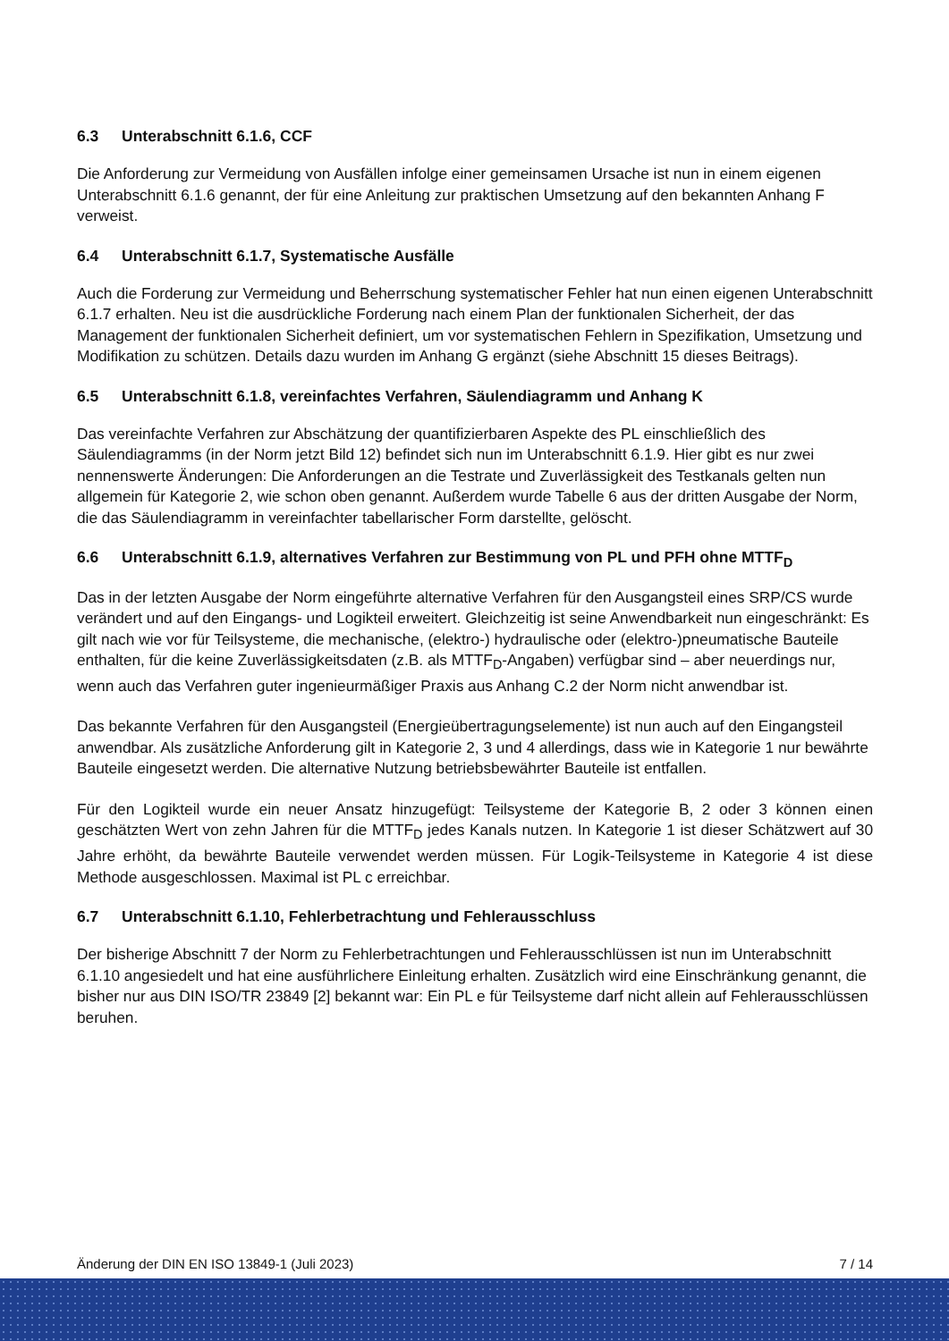6.3 Unterabschnitt 6.1.6, CCF
Die Anforderung zur Vermeidung von Ausfällen infolge einer gemeinsamen Ursache ist nun in einem eigenen Unterabschnitt 6.1.6 genannt, der für eine Anleitung zur praktischen Umsetzung auf den bekannten Anhang F verweist.
6.4 Unterabschnitt 6.1.7, Systematische Ausfälle
Auch die Forderung zur Vermeidung und Beherrschung systematischer Fehler hat nun einen eigenen Unterabschnitt 6.1.7 erhalten. Neu ist die ausdrückliche Forderung nach einem Plan der funktionalen Sicherheit, der das Management der funktionalen Sicherheit definiert, um vor systematischen Fehlern in Spezifikation, Umsetzung und Modifikation zu schützen. Details dazu wurden im Anhang G ergänzt (siehe Abschnitt 15 dieses Beitrags).
6.5 Unterabschnitt 6.1.8, vereinfachtes Verfahren, Säulendiagramm und Anhang K
Das vereinfachte Verfahren zur Abschätzung der quantifizierbaren Aspekte des PL einschließlich des Säulendiagramms (in der Norm jetzt Bild 12) befindet sich nun im Unterabschnitt 6.1.9. Hier gibt es nur zwei nennenswerte Änderungen: Die Anforderungen an die Testrate und Zuverlässigkeit des Testkanals gelten nun allgemein für Kategorie 2, wie schon oben genannt. Außerdem wurde Tabelle 6 aus der dritten Ausgabe der Norm, die das Säulendiagramm in vereinfachter tabellarischer Form darstellte, gelöscht.
6.6 Unterabschnitt 6.1.9, alternatives Verfahren zur Bestimmung von PL und PFH ohne MTTF<sub>D</sub>
Das in der letzten Ausgabe der Norm eingeführte alternative Verfahren für den Ausgangsteil eines SRP/CS wurde verändert und auf den Eingangs- und Logikteil erweitert. Gleichzeitig ist seine Anwendbarkeit nun eingeschränkt: Es gilt nach wie vor für Teilsysteme, die mechanische, (elektro-) hydraulische oder (elektro-)pneumatische Bauteile enthalten, für die keine Zuverlässigkeitsdaten (z.B. als MTTF<sub>D</sub>-Angaben) verfügbar sind – aber neuerdings nur, wenn auch das Verfahren guter ingenieurmäßiger Praxis aus Anhang C.2 der Norm nicht anwendbar ist.
Das bekannte Verfahren für den Ausgangsteil (Energieübertragungselemente) ist nun auch auf den Eingangsteil anwendbar. Als zusätzliche Anforderung gilt in Kategorie 2, 3 und 4 allerdings, dass wie in Kategorie 1 nur bewährte Bauteile eingesetzt werden. Die alternative Nutzung betriebsbewährter Bauteile ist entfallen.
Für den Logikteil wurde ein neuer Ansatz hinzugefügt: Teilsysteme der Kategorie B, 2 oder 3 können einen geschätzten Wert von zehn Jahren für die MTTF<sub>D</sub> jedes Kanals nutzen. In Kategorie 1 ist dieser Schätzwert auf 30 Jahre erhöht, da bewährte Bauteile verwendet werden müssen. Für Logik-Teilsysteme in Kategorie 4 ist diese Methode ausgeschlossen. Maximal ist PL c erreichbar.
6.7 Unterabschnitt 6.1.10, Fehlerbetrachtung und Fehlerausschluss
Der bisherige Abschnitt 7 der Norm zu Fehlerbetrachtungen und Fehlerausschlüssen ist nun im Unterabschnitt 6.1.10 angesiedelt und hat eine ausführlichere Einleitung erhalten. Zusätzlich wird eine Einschränkung genannt, die bisher nur aus DIN ISO/TR 23849 [2] bekannt war: Ein PL e für Teilsysteme darf nicht allein auf Fehlerausschlüssen beruhen.
Änderung der DIN EN ISO 13849-1 (Juli 2023) 7 / 14